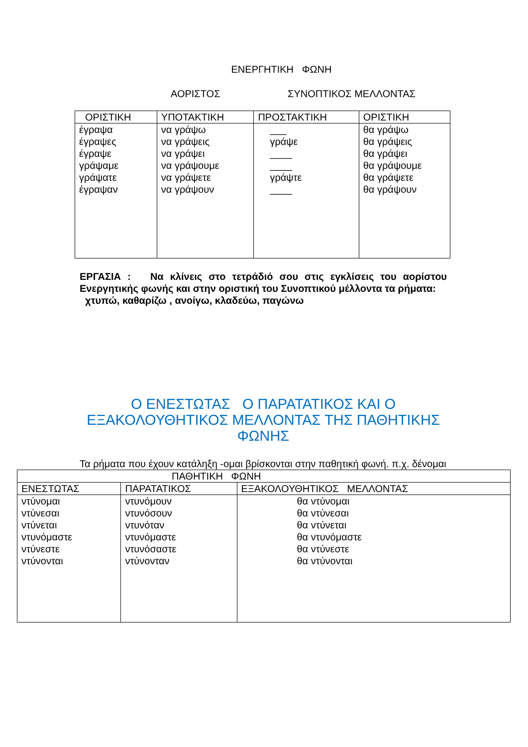ΕΝΕΡΓΗΤΙΚΗ ΦΩΝΗ
ΑΟΡΙΣΤΟΣ ΣΥΝΟΠΤΙΚΟΣ ΜΕΛΛΟΝΤΑΣ
| ΟΡΙΣΤΙΚΗ | ΥΠΟΤΑΚΤΙΚΗ | ΠΡΟΣΤΑΚΤΙΚΗ | ΟΡΙΣΤΙΚΗ |
| --- | --- | --- | --- |
| έγραψα έγραψες έγραψε γράψαμε γράψατε έγραψαν | να γράψω να γράψεις να γράψει να γράψουμε να γράψετε να γράψουν | ___ γράψε ____ ____ γράψτε ____ | θα γράψω θα γράψεις θα γράψει θα γράψουμε θα γράψετε θα γράψουν |
ΕΡΓΑΣΙΑ : Να κλίνεις στο τετράδιό σου στις εγκλίσεις του αορίστου Ενεργητικής φωνής και στην οριστική του Συνοπτικού μέλλοντα τα ρήματα:
χτυπώ, καθαρίζω , ανοίγω, κλαδεύω, παγώνω
Ο ΕΝΕΣΤΩΤΑΣ Ο ΠΑΡΑΤΑΤΙΚΟΣ ΚΑΙ Ο ΕΞΑΚΟΛΟΥΘΗΤΙΚΟΣ ΜΕΛΛΟΝΤΑΣ ΤΗΣ ΠΑΘΗΤΙΚΗΣ ΦΩΝΗΣ
Τα ρήματα που έχουν κατάληξη -ομαι βρίσκονται στην παθητική φωνή. π.χ. δένομαι
| ΠΑΘΗΤΙΚΗ ΦΩΝΗ | | |
| --- | --- | --- |
| ΕΝΕΣΤΩΤΑΣ | ΠΑΡΑΤΑΤΙΚΟΣ | ΕΞΑΚΟΛΟΥΘΗΤΙΚΟΣ ΜΕΛΛΟΝΤΑΣ |
| ντύνομαι ντύνεσαι ντύνεται ντυνόμαστε ντύνεστε ντύνονται | ντυνόμουν ντυνόσουν ντυνόταν ντυνόμαστε ντυνόσαστε ντύνονταν | θα ντύνομαι θα ντύνεσαι θα ντύνεται θα ντυνόμαστε θα ντύνεστε θα ντύνονται |